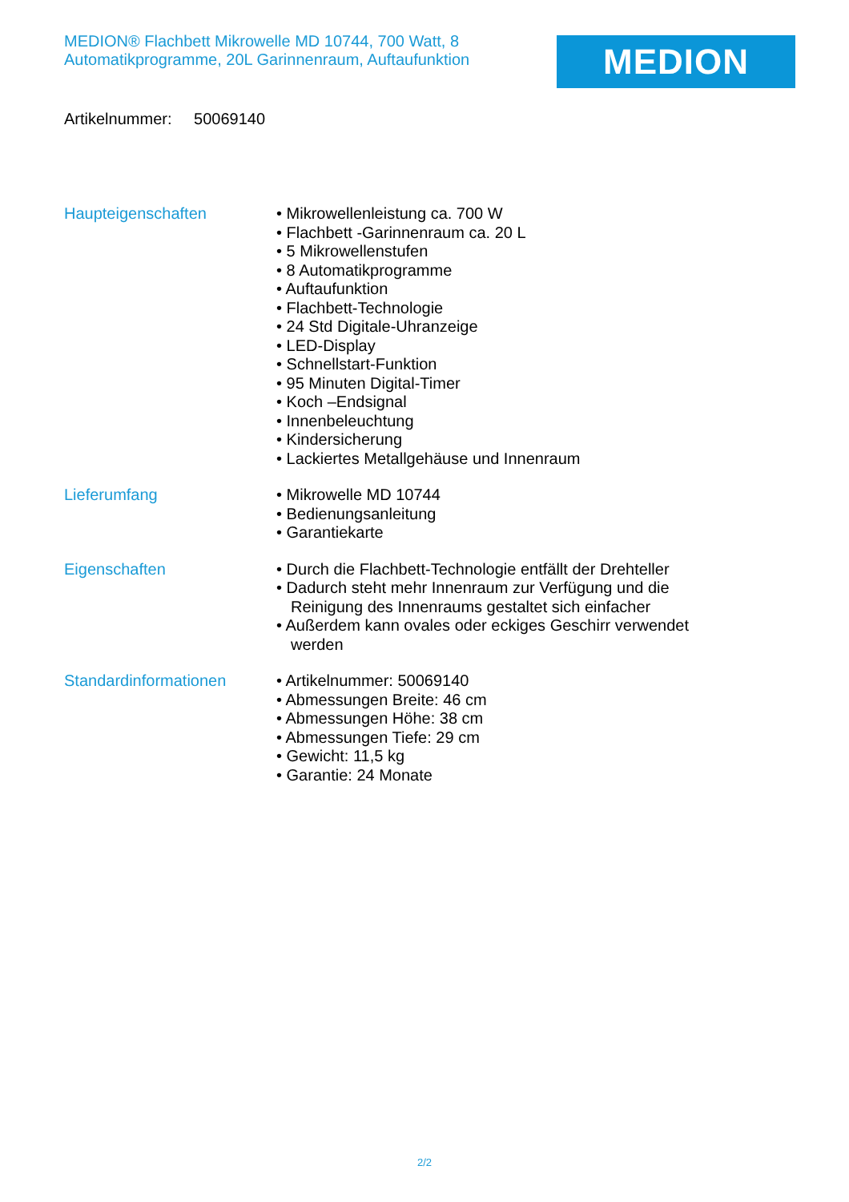MEDION® Flachbett Mikrowelle MD 10744, 700 Watt, 8 Automatikprogramme, 20L Garinnenraum, Auftaufunktion
MEDION
Artikelnummer: 50069140
Haupteigenschaften
• Mikrowellenleistung ca. 700 W
• Flachbett -Garinnenraum ca. 20 L
• 5 Mikrowellenstufen
• 8 Automatikprogramme
• Auftaufunktion
• Flachbett-Technologie
• 24 Std Digitale-Uhranzeige
• LED-Display
• Schnellstart-Funktion
• 95 Minuten Digital-Timer
• Koch –Endsignal
• Innenbeleuchtung
• Kindersicherung
• Lackiertes Metallgehäuse und Innenraum
Lieferumfang
• Mikrowelle MD 10744
• Bedienungsanleitung
• Garantiekarte
Eigenschaften
• Durch die Flachbett-Technologie entfällt der Drehteller
• Dadurch steht mehr Innenraum zur Verfügung und die Reinigung des Innenraums gestaltet sich einfacher
• Außerdem kann ovales oder eckiges Geschirr verwendet werden
Standardinformationen
• Artikelnummer: 50069140
• Abmessungen Breite: 46 cm
• Abmessungen Höhe: 38 cm
• Abmessungen Tiefe: 29 cm
• Gewicht: 11,5 kg
• Garantie: 24 Monate
2/2